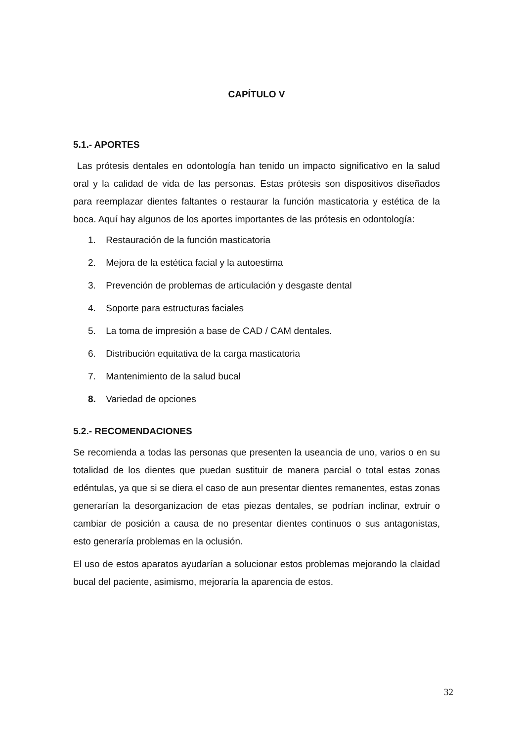CAPÍTULO V
5.1.- APORTES
Las prótesis dentales en odontología han tenido un impacto significativo en la salud oral y la calidad de vida de las personas. Estas prótesis son dispositivos diseñados para reemplazar dientes faltantes o restaurar la función masticatoria y estética de la boca. Aquí hay algunos de los aportes importantes de las prótesis en odontología:
1. Restauración de la función masticatoria
2. Mejora de la estética facial y la autoestima
3. Prevención de problemas de articulación y desgaste dental
4. Soporte para estructuras faciales
5. La toma de impresión a base de CAD / CAM dentales.
6. Distribución equitativa de la carga masticatoria
7. Mantenimiento de la salud bucal
8. Variedad de opciones
5.2.- RECOMENDACIONES
Se recomienda a todas las personas que presenten la useancia de uno, varios o en su totalidad de los dientes que puedan sustituir de manera parcial o total estas zonas edéntulas, ya que si se diera el caso de aun presentar dientes remanentes, estas zonas generarían la desorganizacion de etas piezas dentales, se podrían inclinar, extruir o cambiar de posición a causa de no presentar dientes continuos o sus antagonistas, esto generaría problemas en la oclusión.
El uso de estos aparatos ayudarían a solucionar estos problemas mejorando la claidad bucal del paciente, asimismo, mejoraría la aparencia de estos.
32